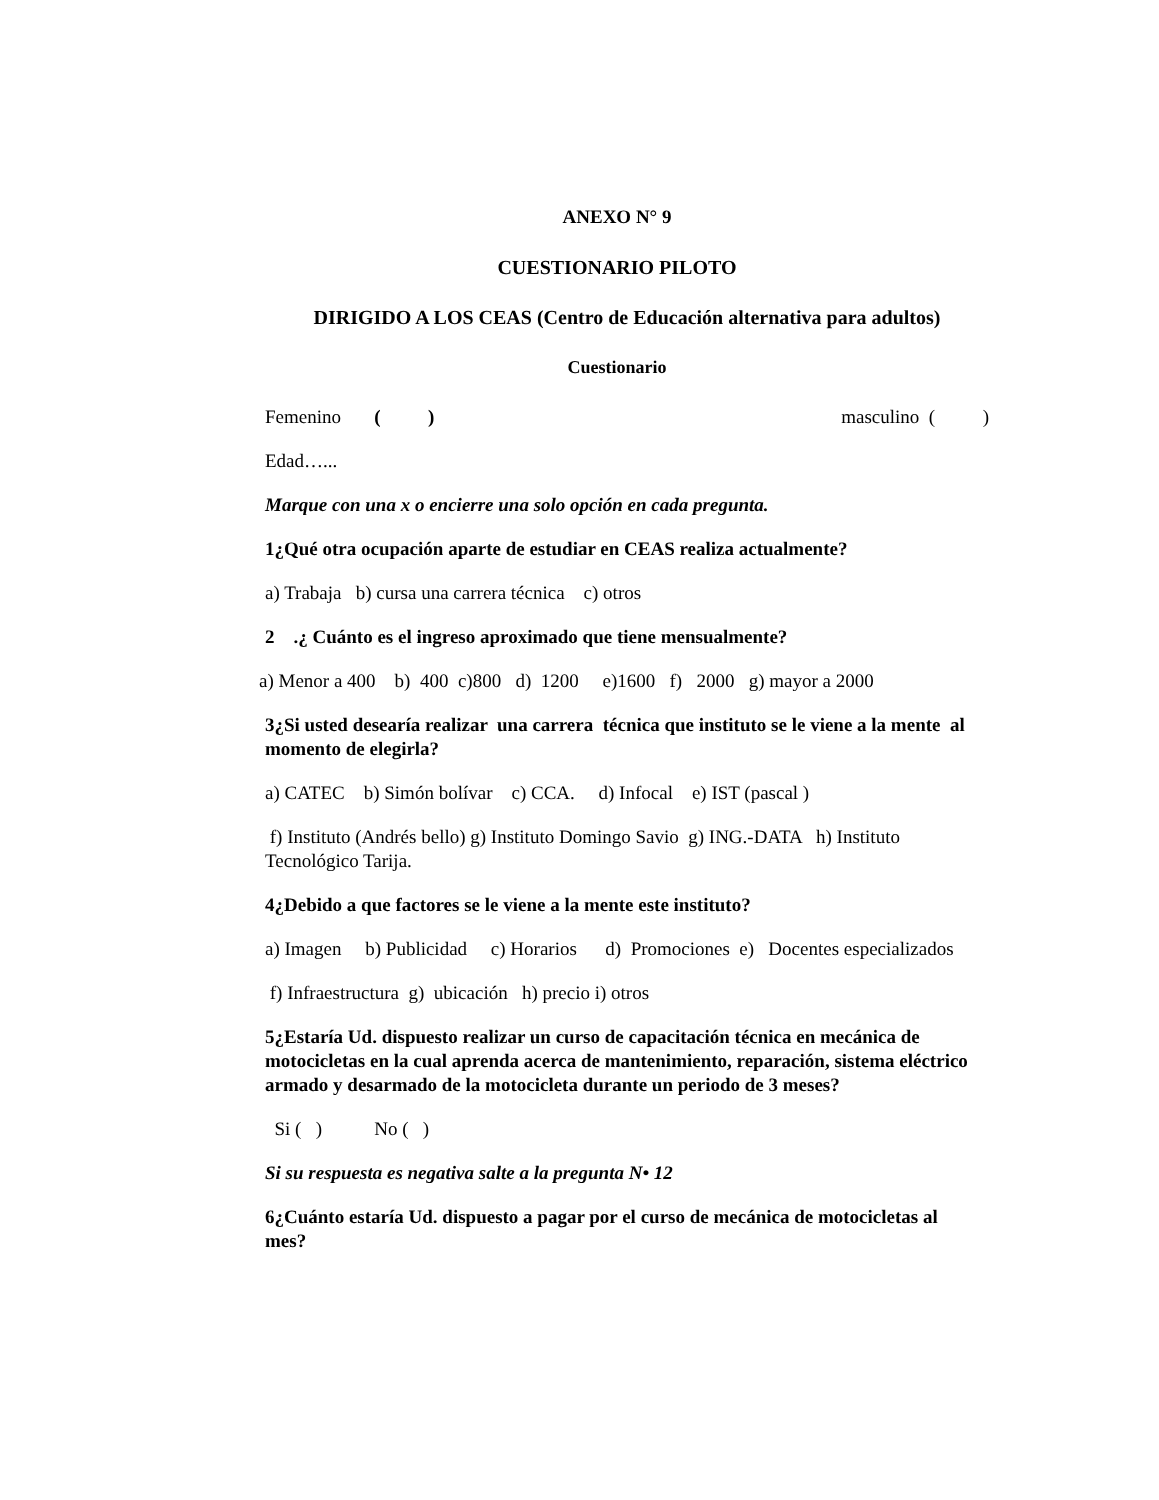ANEXO N° 9
CUESTIONARIO PILOTO
DIRIGIDO A LOS CEAS (Centro de Educación alternativa para adultos)
Cuestionario
Femenino ( ) masculino ( )
Edad…...
Marque con una x o encierre una solo opción en cada pregunta.
1¿Qué otra ocupación aparte de estudiar en CEAS realiza actualmente?
a) Trabaja b) cursa una carrera técnica c) otros
2 .¿ Cuánto es el ingreso aproximado que tiene mensualmente?
a) Menor a 400 b) 400 c)800 d) 1200 e)1600 f) 2000 g) mayor a 2000
3¿Si usted desearía realizar una carrera técnica que instituto se le viene a la mente al momento de elegirla?
a) CATEC b) Simón bolívar c) CCA. d) Infocal e) IST (pascal )
f) Instituto (Andrés bello) g) Instituto Domingo Savio g) ING.-DATA h) Instituto Tecnológico Tarija.
4¿Debido a que factores se le viene a la mente este instituto?
a) Imagen b) Publicidad c) Horarios d) Promociones e) Docentes especializados
f) Infraestructura g) ubicación h) precio i) otros
5¿Estaría Ud. dispuesto realizar un curso de capacitación técnica en mecánica de motocicletas en la cual aprenda acerca de mantenimiento, reparación, sistema eléctrico armado y desarmado de la motocicleta durante un periodo de 3 meses?
Si ( ) No ( )
Si su respuesta es negativa salte a la pregunta N• 12
6¿Cuánto estaría Ud. dispuesto a pagar por el curso de mecánica de motocicletas al mes?